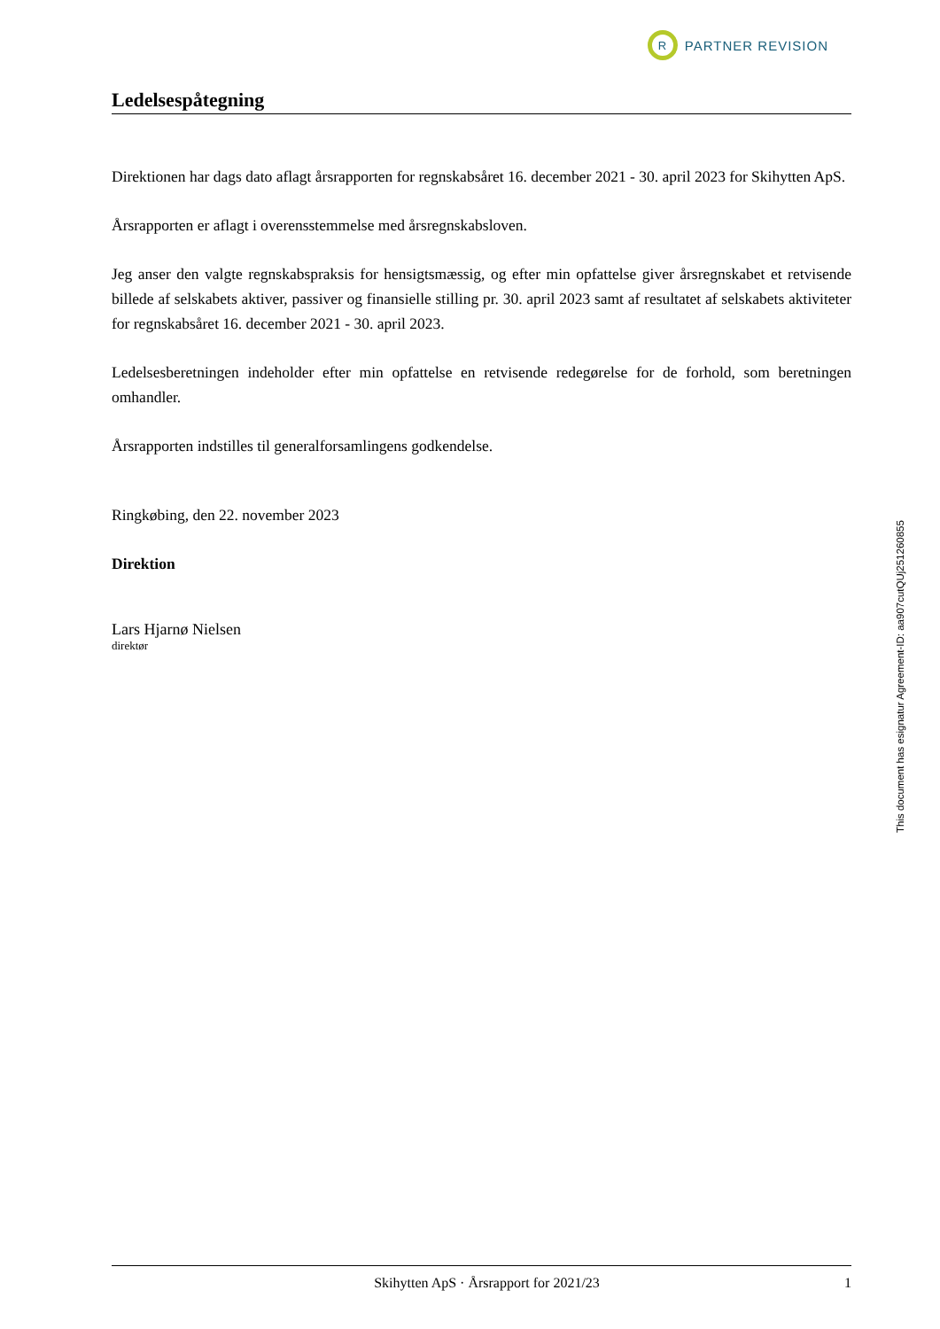R
PARTNER REVISION
Ledelsespåtegning
Direktionen har dags dato aflagt årsrapporten for regnskabsåret 16. december 2021 - 30. april 2023 for Skihytten ApS.
Årsrapporten er aflagt i overensstemmelse med årsregnskabsloven.
Jeg anser den valgte regnskabspraksis for hensigtsmæssig, og efter min opfattelse giver årsregnskabet et retvisende billede af selskabets aktiver, passiver og finansielle stilling pr. 30. april 2023 samt af resultatet af selskabets aktiviteter for regnskabsåret 16. december 2021 - 30. april 2023.
Ledelsesberetningen indeholder efter min opfattelse en retvisende redegørelse for de forhold, som beretningen omhandler.
Årsrapporten indstilles til generalforsamlingens godkendelse.
Ringkøbing, den 22. november 2023
Direktion
Lars Hjarnø Nielsen
direktør
This document has esignatur Agreement-ID: aa907cutQUj251260855
Skihytten ApS · Årsrapport for 2021/23 1